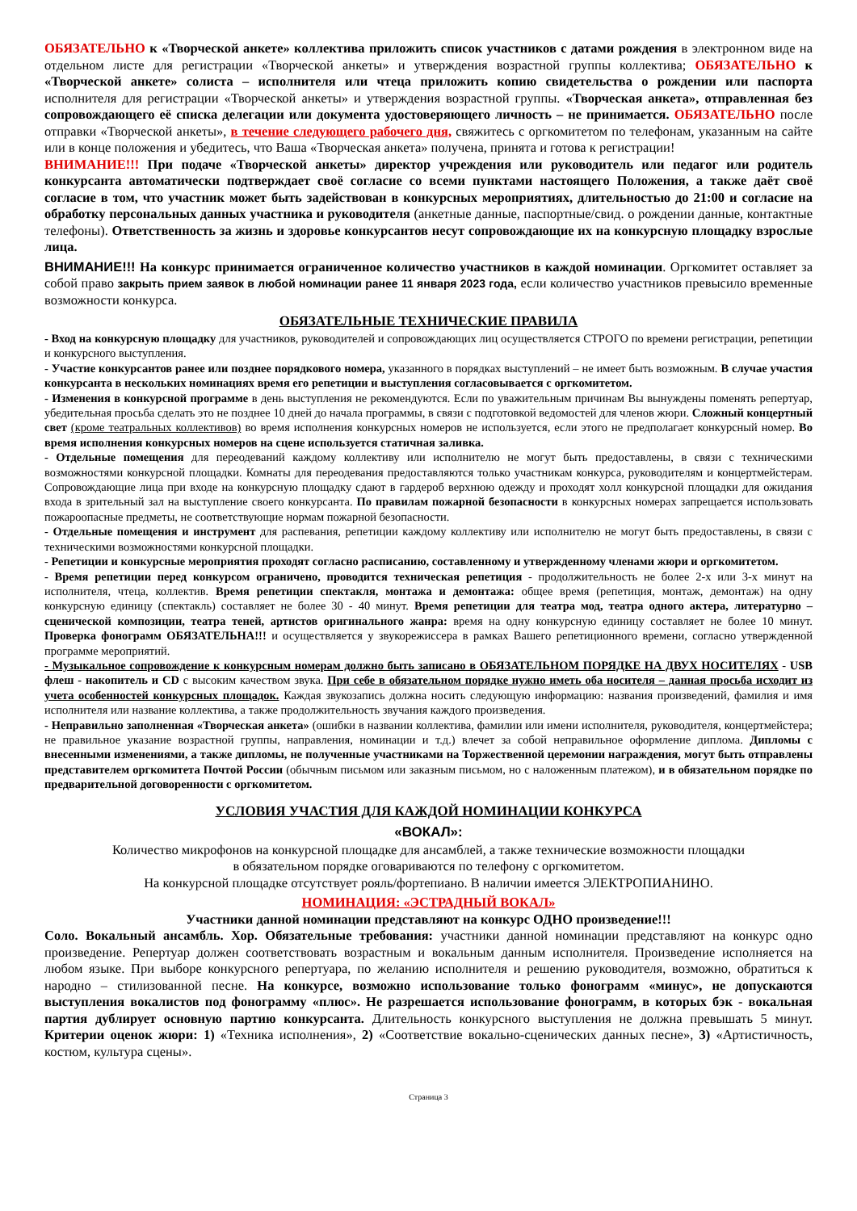ОБЯЗАТЕЛЬНО к «Творческой анкете» коллектива приложить список участников с датами рождения в электронном виде на отдельном листе для регистрации «Творческой анкеты» и утверждения возрастной группы коллектива; ОБЯЗАТЕЛЬНО к «Творческой анкете» солиста – исполнителя или чтеца приложить копию свидетельства о рождении или паспорта исполнителя для регистрации «Творческой анкеты» и утверждения возрастной группы. «Творческая анкета», отправленная без сопровождающего её списка делегации или документа удостоверяющего личность – не принимается. ОБЯЗАТЕЛЬНО после отправки «Творческой анкеты», в течение следующего рабочего дня, свяжитесь с оргкомитетом по телефонам, указанным на сайте или в конце положения и убедитесь, что Ваша «Творческая анкета» получена, принята и готова к регистрации!
ВНИМАНИЕ!!! При подаче «Творческой анкеты» директор учреждения или руководитель или педагог или родитель конкурсанта автоматически подтверждает своё согласие со всеми пунктами настоящего Положения, а также даёт своё согласие в том, что участник может быть задействован в конкурсных мероприятиях, длительностью до 21:00 и согласие на обработку персональных данных участника и руководителя (анкетные данные, паспортные/свид. о рождении данные, контактные телефоны). Ответственность за жизнь и здоровье конкурсантов несут сопровождающие их на конкурсную площадку взрослые лица.
ВНИМАНИЕ!!! На конкурс принимается ограниченное количество участников в каждой номинации. Оргкомитет оставляет за собой право закрыть прием заявок в любой номинации ранее 11 января 2023 года, если количество участников превысило временные возможности конкурса.
ОБЯЗАТЕЛЬНЫЕ ТЕХНИЧЕСКИЕ ПРАВИЛА
- Вход на конкурсную площадку для участников, руководителей и сопровождающих лиц осуществляется СТРОГО по времени регистрации, репетиции и конкурсного выступления.
- Участие конкурсантов ранее или позднее порядкового номера, указанного в порядках выступлений – не имеет быть возможным. В случае участия конкурсанта в нескольких номинациях время его репетиции и выступления согласовывается с оргкомитетом.
- Изменения в конкурсной программе в день выступления не рекомендуются. Если по уважительным причинам Вы вынуждены поменять репертуар, убедительная просьба сделать это не позднее 10 дней до начала программы, в связи с подготовкой ведомостей для членов жюри. Сложный концертный свет (кроме театральных коллективов) во время исполнения конкурсных номеров не используется, если этого не предполагает конкурсный номер. Во время исполнения конкурсных номеров на сцене используется статичная заливка.
- Отдельные помещения для переодеваний каждому коллективу или исполнителю не могут быть предоставлены, в связи с техническими возможностями конкурсной площадки. Комнаты для переодевания предоставляются только участникам конкурса, руководителям и концертмейстерам. Сопровождающие лица при входе на конкурсную площадку сдают в гардероб верхнюю одежду и проходят холл конкурсной площадки для ожидания входа в зрительный зал на выступление своего конкурсанта. По правилам пожарной безопасности в конкурсных номерах запрещается использовать пожароопасные предметы, не соответствующие нормам пожарной безопасности.
- Отдельные помещения и инструмент для распевания, репетиции каждому коллективу или исполнителю не могут быть предоставлены, в связи с техническими возможностями конкурсной площадки.
- Репетиции и конкурсные мероприятия проходят согласно расписанию, составленному и утвержденному членами жюри и оргкомитетом.
- Время репетиции перед конкурсом ограничено, проводится техническая репетиция - продолжительность не более 2-х или 3-х минут на исполнителя, чтеца, коллектив. Время репетиции спектакля, монтажа и демонтажа: общее время (репетиция, монтаж, демонтаж) на одну конкурсную единицу (спектакль) составляет не более 30 - 40 минут. Время репетиции для театра мод, театра одного актера, литературно – сценической композиции, театра теней, артистов оригинального жанра: время на одну конкурсную единицу составляет не более 10 минут. Проверка фонограмм ОБЯЗАТЕЛЬНА!!! и осуществляется у звукорежиссера в рамках Вашего репетиционного времени, согласно утвержденной программе мероприятий.
- Музыкальное сопровождение к конкурсным номерам должно быть записано в ОБЯЗАТЕЛЬНОМ ПОРЯДКЕ НА ДВУХ НОСИТЕЛЯХ - USB флеш - накопитель и CD с высоким качеством звука. При себе в обязательном порядке нужно иметь оба носителя – данная просьба исходит из учета особенностей конкурсных площадок. Каждая звукозапись должна носить следующую информацию: названия произведений, фамилия и имя исполнителя или название коллектива, а также продолжительность звучания каждого произведения.
- Неправильно заполненная «Творческая анкета» (ошибки в названии коллектива, фамилии или имени исполнителя, руководителя, концертмейстера; не правильное указание возрастной группы, направления, номинации и т.д.) влечет за собой неправильное оформление диплома. Дипломы с внесенными изменениями, а также дипломы, не полученные участниками на Торжественной церемонии награждения, могут быть отправлены представителем оргкомитета Почтой России (обычным письмом или заказным письмом, но с наложенным платежом), и в обязательном порядке по предварительной договоренности с оргкомитетом.
УСЛОВИЯ УЧАСТИЯ ДЛЯ КАЖДОЙ НОМИНАЦИИ КОНКУРСА
«ВОКАЛ»:
Количество микрофонов на конкурсной площадке для ансамблей, а также технические возможности площадки
в обязательном порядке оговариваются по телефону с оргкомитетом.
На конкурсной площадке отсутствует рояль/фортепиано. В наличии имеется ЭЛЕКТРОПИАНИНО.
НОМИНАЦИЯ: «ЭСТРАДНЫЙ ВОКАЛ»
Участники данной номинации представляют на конкурс ОДНО произведение!!!
Соло. Вокальный ансамбль. Хор. Обязательные требования: участники данной номинации представляют на конкурс одно произведение. Репертуар должен соответствовать возрастным и вокальным данным исполнителя. Произведение исполняется на любом языке. При выборе конкурсного репертуара, по желанию исполнителя и решению руководителя, возможно, обратиться к народно – стилизованной песне. На конкурсе, возможно использование только фонограмм «минус», не допускаются выступления вокалистов под фонограмму «плюс». Не разрешается использование фонограмм, в которых бэк - вокальная партия дублирует основную партию конкурсанта. Длительность конкурсного выступления не должна превышать 5 минут. Критерии оценок жюри: 1) «Техника исполнения», 2) «Соответствие вокально-сценических данных песне», 3) «Артистичность, костюм, культура сцены».
Страница 3